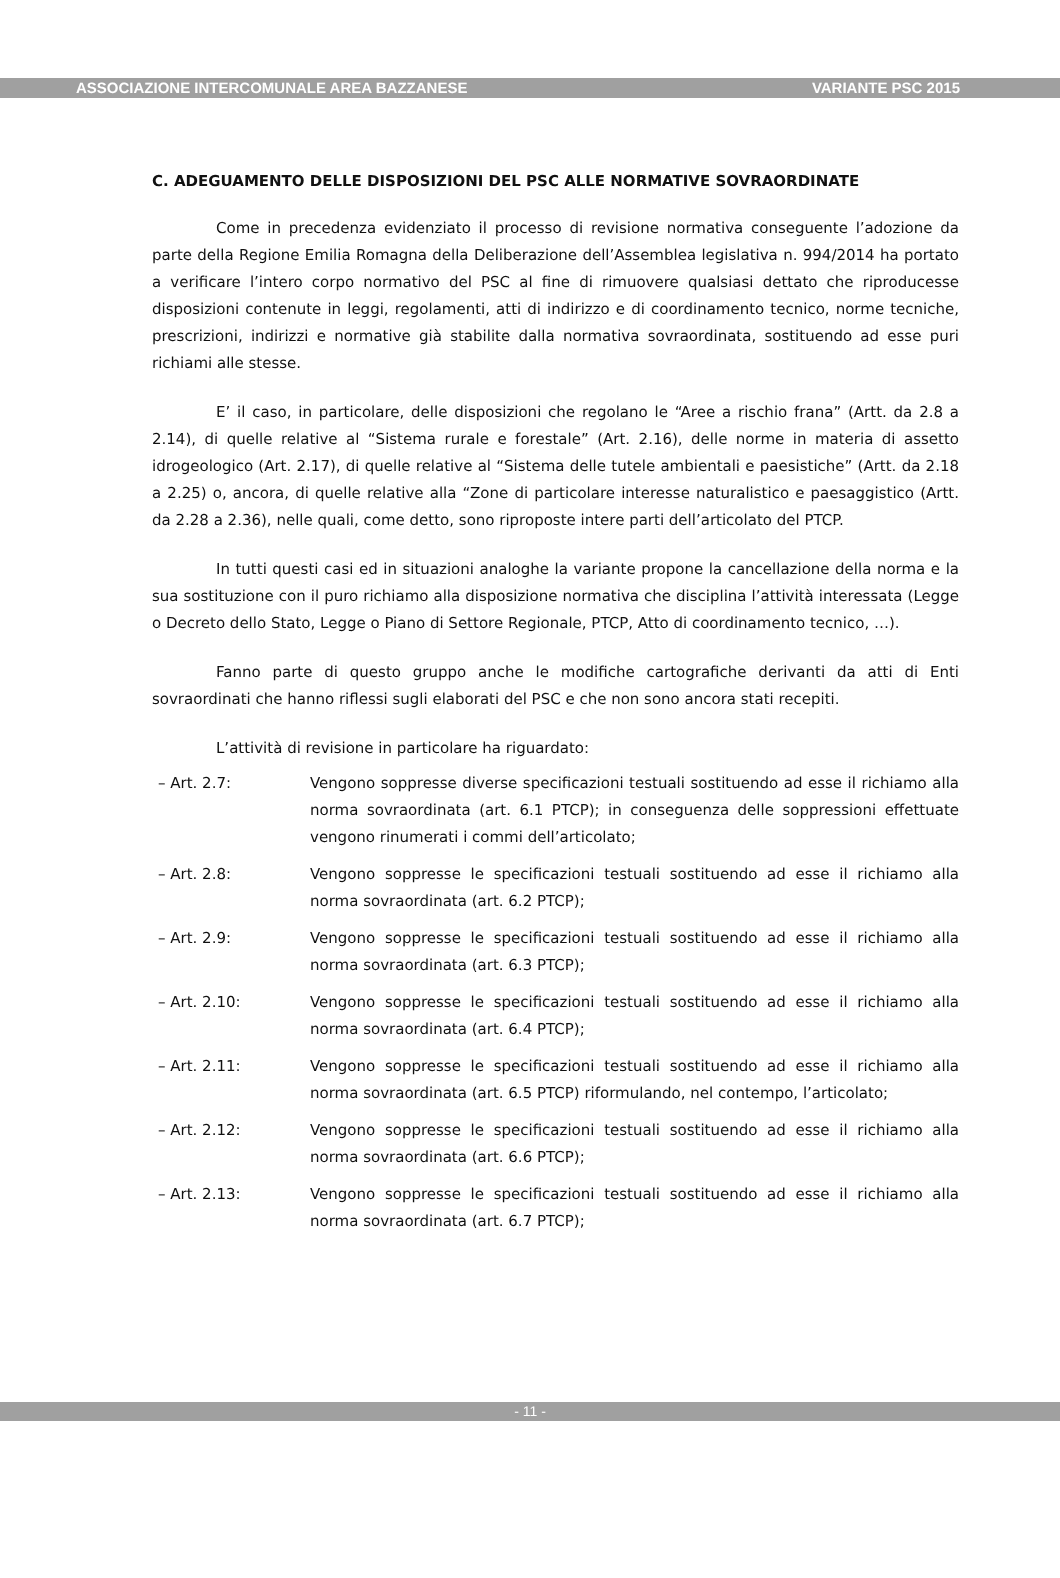ASSOCIAZIONE INTERCOMUNALE AREA BAZZANESE VARIANTE PSC 2015
C. ADEGUAMENTO DELLE DISPOSIZIONI DEL PSC ALLE NORMATIVE SOVRAORDINATE
Come in precedenza evidenziato il processo di revisione normativa conseguente l’adozione da parte della Regione Emilia Romagna della Deliberazione dell’Assemblea legislativa n. 994/2014 ha portato a verificare l’intero corpo normativo del PSC al fine di rimuovere qualsiasi dettato che riproducesse disposizioni contenute in leggi, regolamenti, atti di indirizzo e di coordinamento tecnico, norme tecniche, prescrizioni, indirizzi e normative già stabilite dalla normativa sovraordinata, sostituendo ad esse puri richiami alle stesse.
E’ il caso, in particolare, delle disposizioni che regolano le “Aree a rischio frana” (Artt. da 2.8 a 2.14), di quelle relative al “Sistema rurale e forestale” (Art. 2.16), delle norme in materia di assetto idrogeologico (Art. 2.17), di quelle relative al “Sistema delle tutele ambientali e paesistiche” (Artt. da 2.18 a 2.25) o, ancora, di quelle relative alla “Zone di particolare interesse naturalistico e paesaggistico (Artt. da 2.28 a 2.36), nelle quali, come detto, sono riproposte intere parti dell’articolato del PTCP.
In tutti questi casi ed in situazioni analoghe la variante propone la cancellazione della norma e la sua sostituzione con il puro richiamo alla disposizione normativa che disciplina l’attività interessata (Legge o Decreto dello Stato, Legge o Piano di Settore Regionale, PTCP, Atto di coordinamento tecnico, …).
Fanno parte di questo gruppo anche le modifiche cartografiche derivanti da atti di Enti sovraordinati che hanno riflessi sugli elaborati del PSC e che non sono ancora stati recepiti.
L’attività di revisione in particolare ha riguardato:
– Art. 2.7: Vengono soppresse diverse specificazioni testuali sostituendo ad esse il richiamo alla norma sovraordinata (art. 6.1 PTCP); in conseguenza delle soppressioni effettuate vengono rinumerati i commi dell’articolato;
– Art. 2.8: Vengono soppresse le specificazioni testuali sostituendo ad esse il richiamo alla norma sovraordinata (art. 6.2 PTCP);
– Art. 2.9: Vengono soppresse le specificazioni testuali sostituendo ad esse il richiamo alla norma sovraordinata (art. 6.3 PTCP);
– Art. 2.10: Vengono soppresse le specificazioni testuali sostituendo ad esse il richiamo alla norma sovraordinata (art. 6.4 PTCP);
– Art. 2.11: Vengono soppresse le specificazioni testuali sostituendo ad esse il richiamo alla norma sovraordinata (art. 6.5 PTCP) riformulando, nel contempo, l’articolato;
– Art. 2.12: Vengono soppresse le specificazioni testuali sostituendo ad esse il richiamo alla norma sovraordinata (art. 6.6 PTCP);
– Art. 2.13: Vengono soppresse le specificazioni testuali sostituendo ad esse il richiamo alla norma sovraordinata (art. 6.7 PTCP);
- 11 -